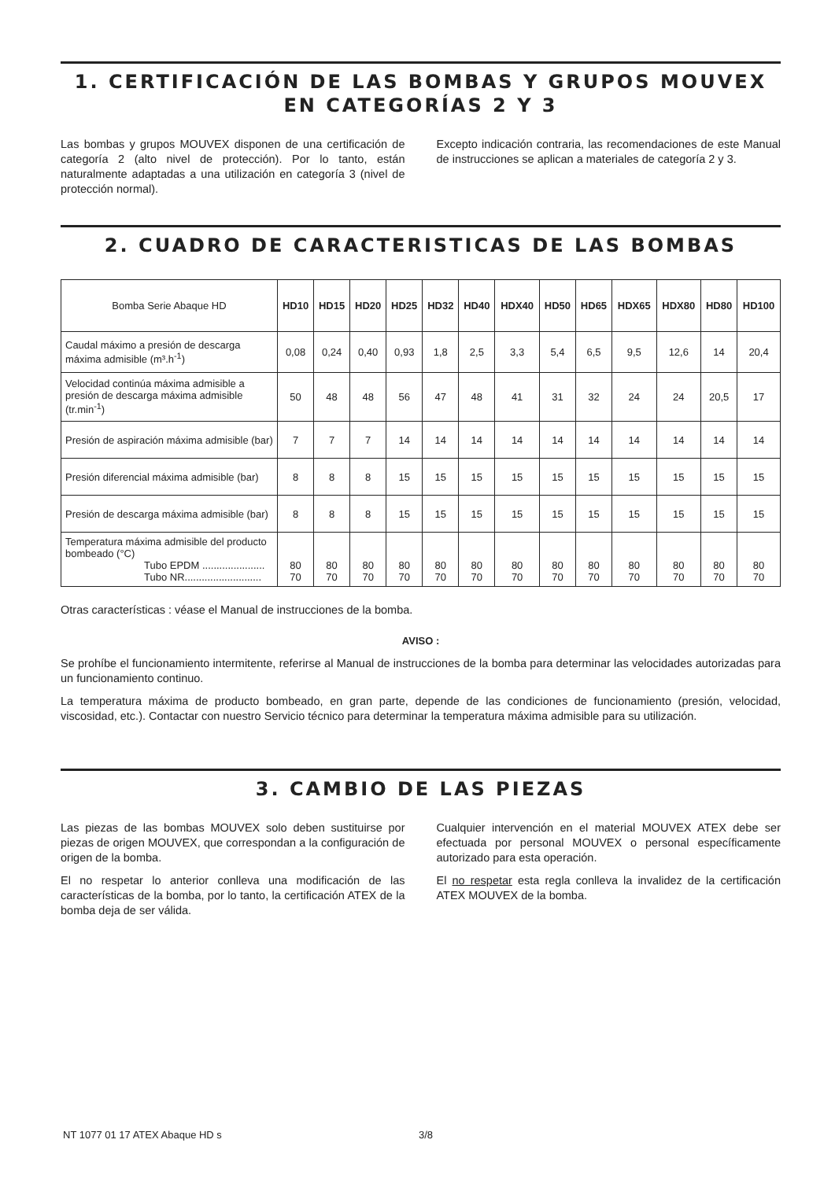1. CERTIFICACIÓN DE LAS BOMBAS Y GRUPOS MOUVEX
EN CATEGORÍAS 2 Y 3
Las bombas y grupos MOUVEX disponen de una certificación de categoría 2 (alto nivel de protección). Por lo tanto, están naturalmente adaptadas a una utilización en categoría 3 (nivel de protección normal).
Excepto indicación contraria, las recomendaciones de este Manual de instrucciones se aplican a materiales de categoría 2 y 3.
2. CUADRO DE CARACTERISTICAS DE LAS BOMBAS
| Bomba Serie Abaque HD | HD10 | HD15 | HD20 | HD25 | HD32 | HD40 | HDX40 | HD50 | HD65 | HDX65 | HDX80 | HD80 | HD100 |
| Caudal máximo a presión de descarga máxima admisible (m³.h<sup>-1</sup>) | 0,08 | 0,24 | 0,40 | 0,93 | 1,8 | 2,5 | 3,3 | 5,4 | 6,5 | 9,5 | 12,6 | 14 | 20,4 |
| Velocidad continúa máxima admisible a presión de descarga máxima admisible (tr.min<sup>-1</sup>) | 50 | 48 | 48 | 56 | 47 | 48 | 41 | 31 | 32 | 24 | 24 | 20,5 | 17 |
| Presión de aspiración máxima admisible (bar) | 7 | 7 | 7 | 14 | 14 | 14 | 14 | 14 | 14 | 14 | 14 | 14 | 14 |
| Presión diferencial máxima admisible (bar) | 8 | 8 | 8 | 15 | 15 | 15 | 15 | 15 | 15 | 15 | 15 | 15 | 15 |
| Presión de descarga máxima admisible (bar) | 8 | 8 | 8 | 15 | 15 | 15 | 15 | 15 | 15 | 15 | 15 | 15 | 15 |
| Temperatura máxima admisible del producto bombeado (°C) Tubo EPDM ...................... Tubo NR........................... | 80 70 | 80 70 | 80 70 | 80 70 | 80 70 | 80 70 | 80 70 | 80 70 | 80 70 | 80 70 | 80 70 | 80 70 | 80 70 |
Otras características : véase el Manual de instrucciones de la bomba.
AVISO :
Se prohíbe el funcionamiento intermitente, referirse al Manual de instrucciones de la bomba para determinar las velocidades autorizadas para un funcionamiento continuo.
La temperatura máxima de producto bombeado, en gran parte, depende de las condiciones de funcionamiento (presión, velocidad, viscosidad, etc.). Contactar con nuestro Servicio técnico para determinar la temperatura máxima admisible para su utilización.
3. CAMBIO DE LAS PIEZAS
Las piezas de las bombas MOUVEX solo deben sustituirse por piezas de origen MOUVEX, que correspondan a la configuración de origen de la bomba.
El no respetar lo anterior conlleva una modificación de las características de la bomba, por lo tanto, la certificación ATEX de la bomba deja de ser válida.
Cualquier intervención en el material MOUVEX ATEX debe ser efectuada por personal MOUVEX o personal específicamente autorizado para esta operación.
El no respetar esta regla conlleva la invalidez de la certificación ATEX MOUVEX de la bomba.
NT 1077 01 17 ATEX Abaque HD s 3/8